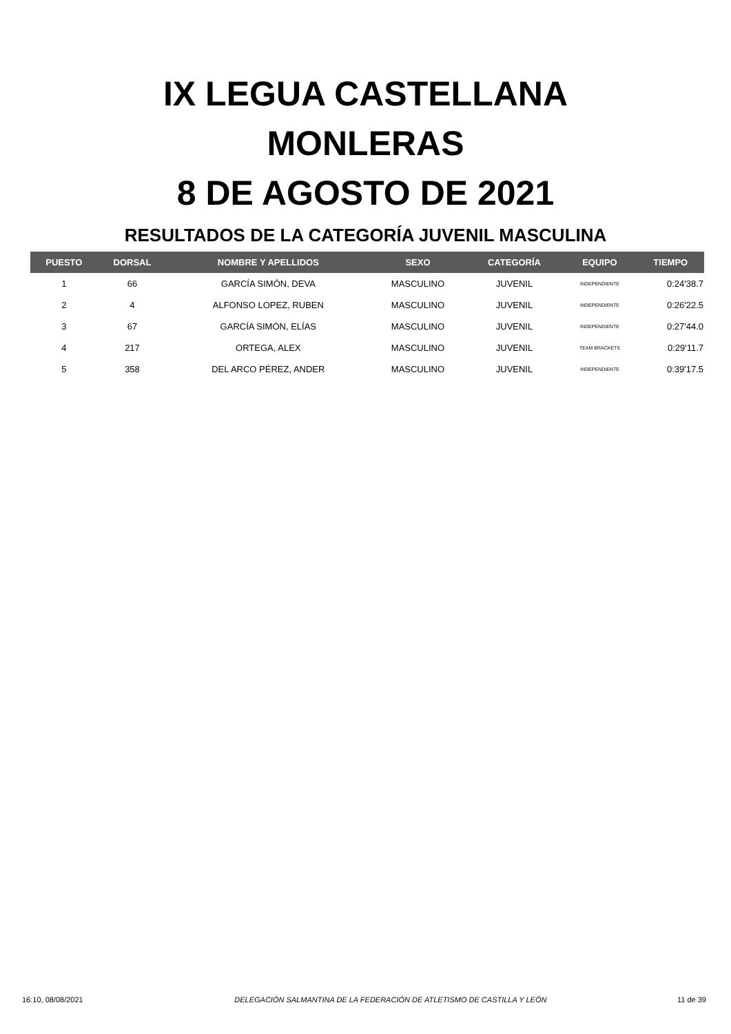IX LEGUA CASTELLANA
MONLERAS
8 DE AGOSTO DE 2021
RESULTADOS DE LA CATEGORÍA JUVENIL MASCULINA
| PUESTO | DORSAL | NOMBRE Y APELLIDOS | SEXO | CATEGORÍA | EQUIPO | TIEMPO |
| --- | --- | --- | --- | --- | --- | --- |
| 1 | 66 | GARCÍA SIMÓN, DEVA | MASCULINO | JUVENIL | INDEPENDIENTE | 0:24'38.7 |
| 2 | 4 | ALFONSO LOPEZ, RUBEN | MASCULINO | JUVENIL | INDEPENDIENTE | 0:26'22.5 |
| 3 | 67 | GARCÍA SIMÓN, ELÍAS | MASCULINO | JUVENIL | INDEPENDIENTE | 0:27'44.0 |
| 4 | 217 | ORTEGA, ALEX | MASCULINO | JUVENIL | TEAM BRACKETS | 0:29'11.7 |
| 5 | 358 | DEL ARCO PÉREZ, ANDER | MASCULINO | JUVENIL | INDEPENDIENTE | 0:39'17.5 |
16:10, 08/08/2021 DELEGACIÓN SALMANTINA DE LA FEDERACIÓN DE ATLETISMO DE CASTILLA Y LEÓN 11 de 39